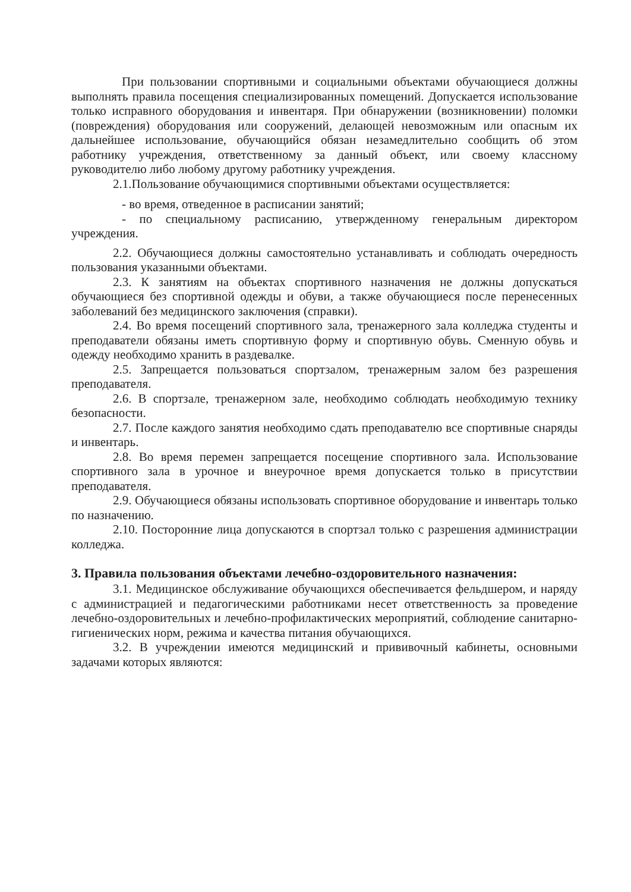При пользовании спортивными и социальными объектами обучающиеся должны выполнять правила посещения специализированных помещений. Допускается использование только исправного оборудования и инвентаря. При обнаружении (возникновении) поломки (повреждения) оборудования или сооружений, делающей невозможным или опасным их дальнейшее использование, обучающийся обязан незамедлительно сообщить об этом работнику учреждения, ответственному за данный объект, или своему классному руководителю либо любому другому работнику учреждения.
2.1.Пользование обучающимися спортивными объектами осуществляется:
- во время, отведенное в расписании занятий;
- по специальному расписанию, утвержденному генеральным директором учреждения.
2.2. Обучающиеся должны самостоятельно устанавливать и соблюдать очередность пользования указанными объектами.
2.3. К занятиям на объектах спортивного назначения не должны допускаться обучающиеся без спортивной одежды и обуви, а также обучающиеся после перенесенных заболеваний без медицинского заключения (справки).
2.4. Во время посещений спортивного зала, тренажерного зала колледжа студенты и преподаватели обязаны иметь спортивную форму и спортивную обувь. Сменную обувь и одежду необходимо хранить в раздевалке.
2.5. Запрещается пользоваться спортзалом, тренажерным залом без разрешения преподавателя.
2.6. В спортзале, тренажерном зале, необходимо соблюдать необходимую технику безопасности.
2.7. После каждого занятия необходимо сдать преподавателю все спортивные снаряды и инвентарь.
2.8. Во время перемен запрещается посещение спортивного зала. Использование спортивного зала в урочное и внеурочное время допускается только в присутствии преподавателя.
2.9. Обучающиеся обязаны использовать спортивное оборудование и инвентарь только по назначению.
2.10. Посторонние лица допускаются в спортзал только с разрешения администрации колледжа.
3. Правила пользования объектами лечебно-оздоровительного назначения:
3.1. Медицинское обслуживание обучающихся обеспечивается фельдшером, и наряду с администрацией и педагогическими работниками несет ответственность за проведение лечебно-оздоровительных и лечебно-профилактических мероприятий, соблюдение санитарно-гигиенических норм, режима и качества питания обучающихся.
3.2. В учреждении имеются медицинский и прививочный кабинеты, основными задачами которых являются: